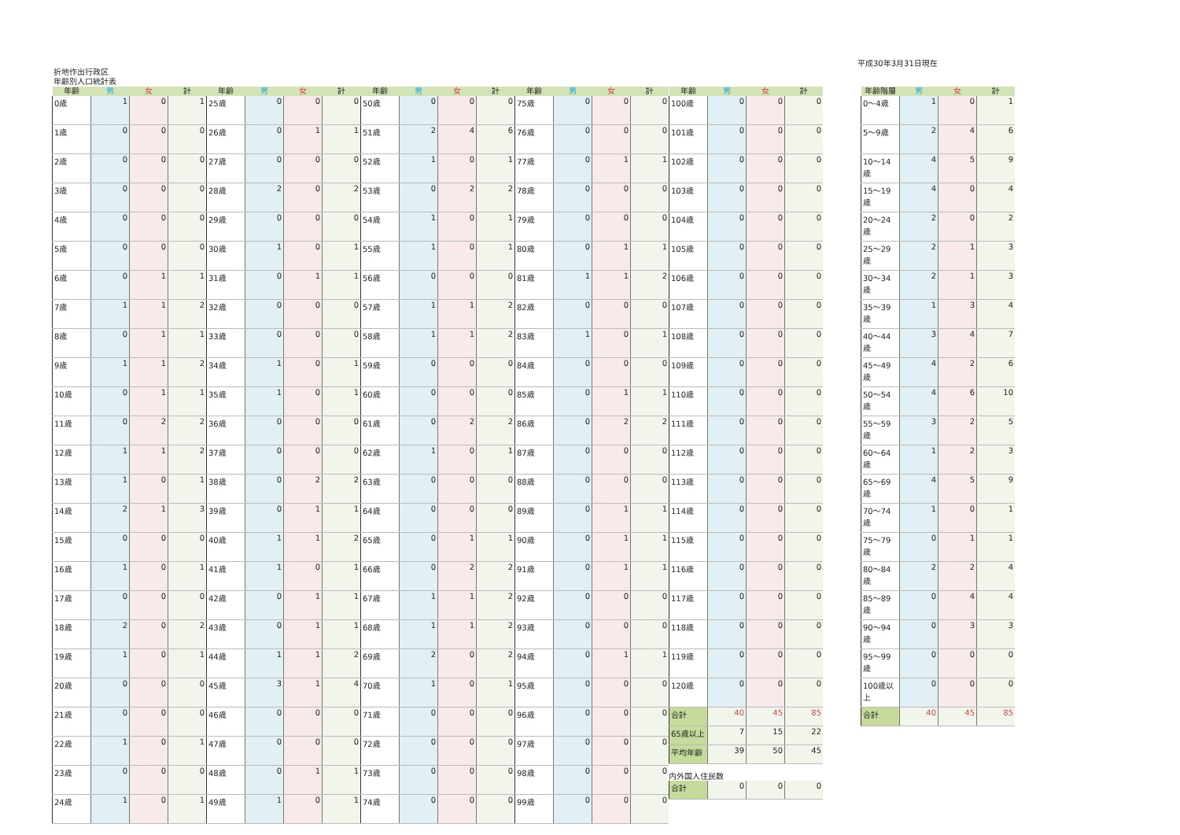平成30年3月31日現在
折地作出行政区
年齢別人口統計表
| 年齢 | 男 | 女 | 計 | 年齢 | 男 | 女 | 計 | 年齢 | 男 | 女 | 計 | 年齢 | 男 | 女 | 計 |
| --- | --- | --- | --- | --- | --- | --- | --- | --- | --- | --- | --- | --- | --- | --- | --- |
| 0歳 | 1 | 0 | 1 | 25歳 | 0 | 0 | 0 | 50歳 | 0 | 0 | 0 | 75歳 | 0 | 0 | 0 |
| 1歳 | 0 | 0 | 0 | 26歳 | 0 | 1 | 1 | 51歳 | 2 | 4 | 6 | 76歳 | 0 | 0 | 0 |
| 2歳 | 0 | 0 | 0 | 27歳 | 0 | 0 | 0 | 52歳 | 1 | 0 | 1 | 77歳 | 0 | 1 | 1 |
| 3歳 | 0 | 0 | 0 | 28歳 | 2 | 0 | 2 | 53歳 | 0 | 2 | 2 | 78歳 | 0 | 0 | 0 |
| 4歳 | 0 | 0 | 0 | 29歳 | 0 | 0 | 0 | 54歳 | 1 | 0 | 1 | 79歳 | 0 | 0 | 0 |
| 5歳 | 0 | 0 | 0 | 30歳 | 1 | 0 | 1 | 55歳 | 1 | 0 | 1 | 80歳 | 0 | 1 | 1 |
| 6歳 | 0 | 1 | 1 | 31歳 | 0 | 1 | 1 | 56歳 | 0 | 0 | 0 | 81歳 | 1 | 1 | 2 |
| 7歳 | 1 | 1 | 2 | 32歳 | 0 | 0 | 0 | 57歳 | 1 | 1 | 2 | 82歳 | 0 | 0 | 0 |
| 8歳 | 0 | 1 | 1 | 33歳 | 0 | 0 | 0 | 58歳 | 1 | 1 | 2 | 83歳 | 1 | 0 | 1 |
| 9歳 | 1 | 1 | 2 | 34歳 | 1 | 0 | 1 | 59歳 | 0 | 0 | 0 | 84歳 | 0 | 0 | 0 |
| 10歳 | 0 | 1 | 1 | 35歳 | 1 | 0 | 1 | 60歳 | 0 | 0 | 0 | 85歳 | 0 | 1 | 1 |
| 11歳 | 0 | 2 | 2 | 36歳 | 0 | 0 | 0 | 61歳 | 0 | 2 | 2 | 86歳 | 0 | 2 | 2 |
| 12歳 | 1 | 1 | 2 | 37歳 | 0 | 0 | 0 | 62歳 | 1 | 0 | 1 | 87歳 | 0 | 0 | 0 |
| 13歳 | 1 | 0 | 1 | 38歳 | 0 | 2 | 2 | 63歳 | 0 | 0 | 0 | 88歳 | 0 | 0 | 0 |
| 14歳 | 2 | 1 | 3 | 39歳 | 0 | 1 | 1 | 64歳 | 0 | 0 | 0 | 89歳 | 0 | 1 | 1 |
| 15歳 | 0 | 0 | 0 | 40歳 | 1 | 1 | 2 | 65歳 | 0 | 1 | 1 | 90歳 | 0 | 1 | 1 |
| 16歳 | 1 | 0 | 1 | 41歳 | 1 | 0 | 1 | 66歳 | 0 | 2 | 2 | 91歳 | 0 | 1 | 1 |
| 17歳 | 0 | 0 | 0 | 42歳 | 0 | 1 | 1 | 67歳 | 1 | 1 | 2 | 92歳 | 0 | 0 | 0 |
| 18歳 | 2 | 0 | 2 | 43歳 | 0 | 1 | 1 | 68歳 | 1 | 1 | 2 | 93歳 | 0 | 0 | 0 |
| 19歳 | 1 | 0 | 1 | 44歳 | 1 | 1 | 2 | 69歳 | 2 | 0 | 2 | 94歳 | 0 | 1 | 1 |
| 20歳 | 0 | 0 | 0 | 45歳 | 3 | 1 | 4 | 70歳 | 1 | 0 | 1 | 95歳 | 0 | 0 | 0 |
| 21歳 | 0 | 0 | 0 | 46歳 | 0 | 0 | 0 | 71歳 | 0 | 0 | 0 | 96歳 | 0 | 0 | 0 |
| 22歳 | 1 | 0 | 1 | 47歳 | 0 | 0 | 0 | 72歳 | 0 | 0 | 0 | 97歳 | 0 | 0 | 0 |
| 23歳 | 0 | 0 | 0 | 48歳 | 0 | 1 | 1 | 73歳 | 0 | 0 | 0 | 98歳 | 0 | 0 | 0 |
| 24歳 | 1 | 0 | 1 | 49歳 | 1 | 0 | 1 | 74歳 | 0 | 0 | 0 | 99歳 | 0 | 0 | 0 |
| 年齢 | 男 | 女 | 計 |
| --- | --- | --- | --- |
| 100歳 | 0 | 0 | 0 |
| 101歳 | 0 | 0 | 0 |
| 102歳 | 0 | 0 | 0 |
| 103歳 | 0 | 0 | 0 |
| 104歳 | 0 | 0 | 0 |
| 105歳 | 0 | 0 | 0 |
| 106歳 | 0 | 0 | 0 |
| 107歳 | 0 | 0 | 0 |
| 108歳 | 0 | 0 | 0 |
| 109歳 | 0 | 0 | 0 |
| 110歳 | 0 | 0 | 0 |
| 111歳 | 0 | 0 | 0 |
| 112歳 | 0 | 0 | 0 |
| 113歳 | 0 | 0 | 0 |
| 114歳 | 0 | 0 | 0 |
| 115歳 | 0 | 0 | 0 |
| 116歳 | 0 | 0 | 0 |
| 117歳 | 0 | 0 | 0 |
| 118歳 | 0 | 0 | 0 |
| 119歳 | 0 | 0 | 0 |
| 120歳 | 0 | 0 | 0 |
| 合計 | 40 | 45 | 85 |
| 65歳以上 | 7 | 15 | 22 |
| 平均年齢 | 39 | 50 | 45 |
内外国人住民数
| 合計 | 0 | 0 | 0 |
| 年齢階層 | 男 | 女 | 計 |
| --- | --- | --- | --- |
| 0～4歳 | 1 | 0 | 1 |
| 5～9歳 | 2 | 4 | 6 |
| 10～14歳 | 4 | 5 | 9 |
| 15～19歳 | 4 | 0 | 4 |
| 20～24歳 | 2 | 0 | 2 |
| 25～29歳 | 2 | 1 | 3 |
| 30～34歳 | 2 | 1 | 3 |
| 35～39歳 | 1 | 3 | 4 |
| 40～44歳 | 3 | 4 | 7 |
| 45～49歳 | 4 | 2 | 6 |
| 50～54歳 | 4 | 6 | 10 |
| 55～59歳 | 3 | 2 | 5 |
| 60～64歳 | 1 | 2 | 3 |
| 65～69歳 | 4 | 5 | 9 |
| 70～74歳 | 1 | 0 | 1 |
| 75～79歳 | 0 | 1 | 1 |
| 80～84歳 | 2 | 2 | 4 |
| 85～89歳 | 0 | 4 | 4 |
| 90～94歳 | 0 | 3 | 3 |
| 95～99歳 | 0 | 0 | 0 |
| 100歳以上 | 0 | 0 | 0 |
| 合計 | 40 | 45 | 85 |